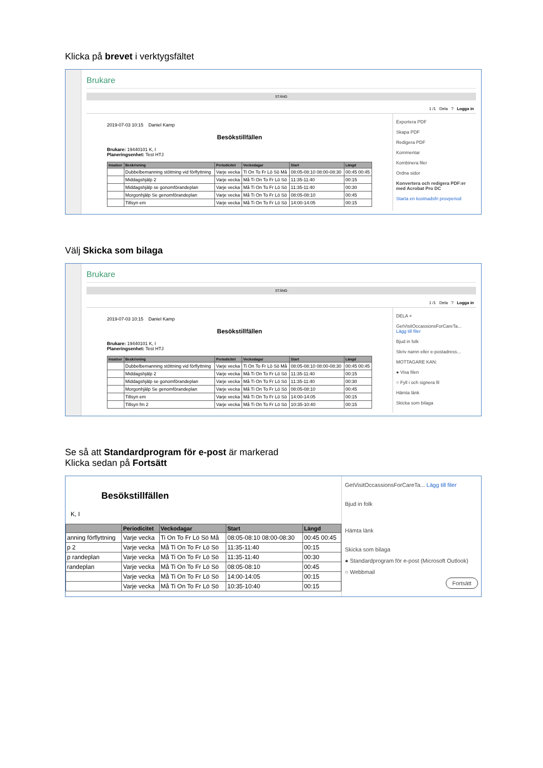Klicka på brevet i verktygsfältet
Brukare
STÄNG
1 /1 Dela ? Logga in
2019-07-03 10:15 Daniel Kamp
Besökstillfällen
Brukare: 19440101 K, I
Planeringsenhet: Test HTJ
| Insatser | Beskrivning | Periodicitet | Veckodagar | Start | Längd |
| --- | --- | --- | --- | --- | --- |
| | Dubbelbemanning stöttning vid förflyttning | Varje vecka | Ti On To Fr Lö Sö Må | 08:05-08:10 08:00-08:30 | 00:45 00:45 |
| | Middagshjälp 2 | Varje vecka | Må Ti On To Fr Lö Sö | 11:35-11:40 | 00:15 |
| | Middagshjälp se gonomförandeplan | Varje vecka | Må Ti On To Fr Lö Sö | 11:35-11:40 | 00:30 |
| | Morgonhjälp Se genomförandeplan | Varje vecka | Må Ti On To Fr Lö Sö | 08:05-08:10 | 00:45 |
| | Tillsyn em | Varje vecka | Må Ti On To Fr Lö Sö | 14:00-14:05 | 00:15 |
Exportera PDF
Skapa PDF
Redigera PDF
Kommentar
Kombinera filer
Ordna sidor
Konvertera och redigera PDF:er med Acrobat Pro DC
Starta en kostnadsfri provperiod
Välj Skicka som bilaga
Brukare
STÄNG
1 /1 Dela ? Logga in
2019-07-03 10:15 Daniel Kamp
Besökstillfällen
Brukare: 19440101 K, I
Planeringsenhet: Test HTJ
| Insatser | Beskrivning | Periodicitet | Veckodagar | Start | Längd |
| --- | --- | --- | --- | --- | --- |
| | Dubbelbemanning stöttning vid förflyttning | Varje vecka | Ti On To Fr Lö Sö Må | 08:05-08:10 08:00-08:30 | 00:45 00:45 |
| | Middagshjälp 2 | Varje vecka | Må Ti On To Fr Lö Sö | 11:35-11:40 | 00:15 |
| | Middagshjälp se gonomförandeplan | Varje vecka | Må Ti On To Fr Lö Sö | 11:35-11:40 | 00:30 |
| | Morgonhjälp Se genomförandeplan | Varje vecka | Må Ti On To Fr Lö Sö | 08:05-08:10 | 00:45 |
| | Tillsyn em | Varje vecka | Må Ti On To Fr Lö Sö | 14:00-14:05 | 00:15 |
| | Tillsyn fm 2 | Varje vecka | Må Ti On To Fr Lö Sö | 10:35-10:40 | 00:15 |
DELA ×
GetVisitOccassionsForCareTa... Lägg till filer
Bjud in folk
Skriv namn eller e-postadress...
MOTTAGARE KAN:
● Visa filen
○ Fyll i och signera fil
Hämta länk
Skicka som bilaga
Se så att Standardprogram för e-post är markerad
Klicka sedan på Fortsätt
Besökstillfällen
K, I
| | Periodicitet | Veckodagar | Start | Längd |
| --- | --- | --- | --- | --- |
| anning förflyttning | Varje vecka | Ti On To Fr Lö Sö Må | 08:05-08:10 08:00-08:30 | 00:45 00:45 |
| p 2 | Varje vecka | Må Ti On To Fr Lö Sö | 11:35-11:40 | 00:15 |
| p randeplan | Varje vecka | Må Ti On To Fr Lö Sö | 11:35-11:40 | 00:30 |
| randeplan | Varje vecka | Må Ti On To Fr Lö Sö | 08:05-08:10 | 00:45 |
| | Varje vecka | Må Ti On To Fr Lö Sö | 14:00-14:05 | 00:15 |
| | Varje vecka | Må Ti On To Fr Lö Sö | 10:35-10:40 | 00:15 |
GetVisitOccassionsForCareTa... Lägg till filer
Bjud in folk
Hämta länk
Skicka som bilaga
● Standardprogram för e-post (Microsoft Outlook)
○ Webbmail
Fortsätt